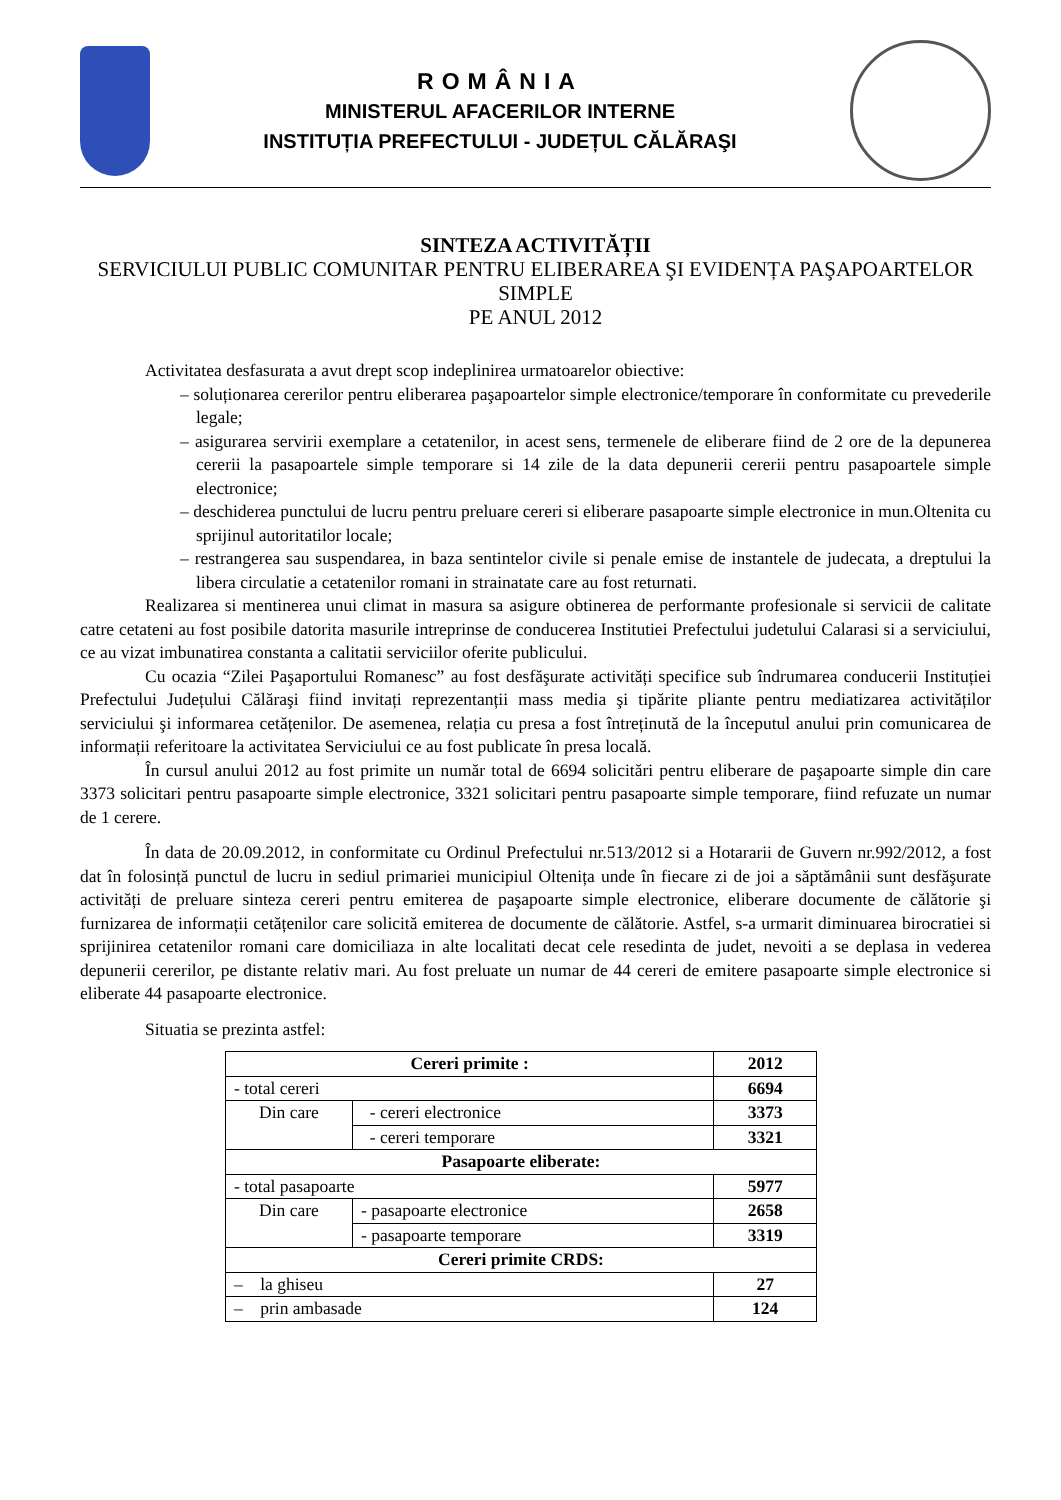ROMÂNIA
MINISTERUL AFACERILOR INTERNE
INSTITUȚIA PREFECTULUI - JUDEȚUL CĂLĂRAŞI
SINTEZA ACTIVITĂȚII
SERVICIULUI PUBLIC COMUNITAR PENTRU ELIBERAREA ŞI EVIDENȚA PAŞAPOARTELOR SIMPLE
PE ANUL 2012
Activitatea desfasurata a avut drept scop indeplinirea urmatoarelor obiective:
– soluționarea cererilor pentru eliberarea paşapoartelor simple electronice/temporare în conformitate cu prevederile legale;
– asigurarea servirii exemplare a cetatenilor, in acest sens, termenele de eliberare fiind de 2 ore de la depunerea cererii la pasapoartele simple temporare si 14 zile de la data depunerii cererii pentru pasapoartele simple electronice;
– deschiderea punctului de lucru pentru preluare cereri si eliberare pasapoarte simple electronice in mun.Oltenita cu sprijinul autoritatilor locale;
– restrangerea sau suspendarea, in baza sentintelor civile si penale emise de instantele de judecata, a dreptului la libera circulatie a cetatenilor romani in strainatate care au fost returnati.
Realizarea si mentinerea unui climat in masura sa asigure obtinerea de performante profesionale si servicii de calitate catre cetateni au fost posibile datorita masurile intreprinse de conducerea Institutiei Prefectului judetului Calarasi si a serviciului, ce au vizat imbunatirea constanta a calitatii serviciilor oferite publicului.
Cu ocazia “Zilei Paşaportului Romanesc” au fost desfăşurate activități specifice sub îndrumarea conducerii Instituției Prefectului Județului Călăraşi fiind invitați reprezentanții mass media şi tipărite pliante pentru mediatizarea activităților serviciului şi informarea cetățenilor. De asemenea, relația cu presa a fost întreținută de la începutul anului prin comunicarea de informații referitoare la activitatea Serviciului ce au fost publicate în presa locală.
În cursul anului 2012 au fost primite un număr total de 6694 solicitări pentru eliberare de paşapoarte simple din care 3373 solicitari pentru pasapoarte simple electronice, 3321 solicitari pentru pasapoarte simple temporare, fiind refuzate un numar de 1 cerere.
În data de 20.09.2012, in conformitate cu Ordinul Prefectului nr.513/2012 si a Hotararii de Guvern nr.992/2012, a fost dat în folosință punctul de lucru in sediul primariei municipiul Oltenița unde în fiecare zi de joi a săptămânii sunt desfăşurate activități de preluare sinteza cereri pentru emiterea de paşapoarte simple electronice, eliberare documente de călătorie şi furnizarea de informații cetățenilor care solicită emiterea de documente de călătorie. Astfel, s-a urmarit diminuarea birocratiei si sprijinirea cetatenilor romani care domiciliaza in alte localitati decat cele resedinta de judet, nevoiti a se deplasa in vederea depunerii cererilor, pe distante relativ mari. Au fost preluate un numar de 44 cereri de emitere pasapoarte simple electronice si eliberate 44 pasapoarte electronice.
Situatia se prezinta astfel:
| Cereri primite : | | 2012 |
| - total cereri | | 6694 |
| Din care | - cereri electronice | 3373 |
| | - cereri temporare | 3321 |
| Pasapoarte eliberate: | | |
| - total pasapoarte | | 5977 |
| Din care | - pasapoarte electronice | 2658 |
| | - pasapoarte temporare | 3319 |
| Cereri primite CRDS: | | |
| – la ghiseu | | 27 |
| – prin ambasade | | 124 |